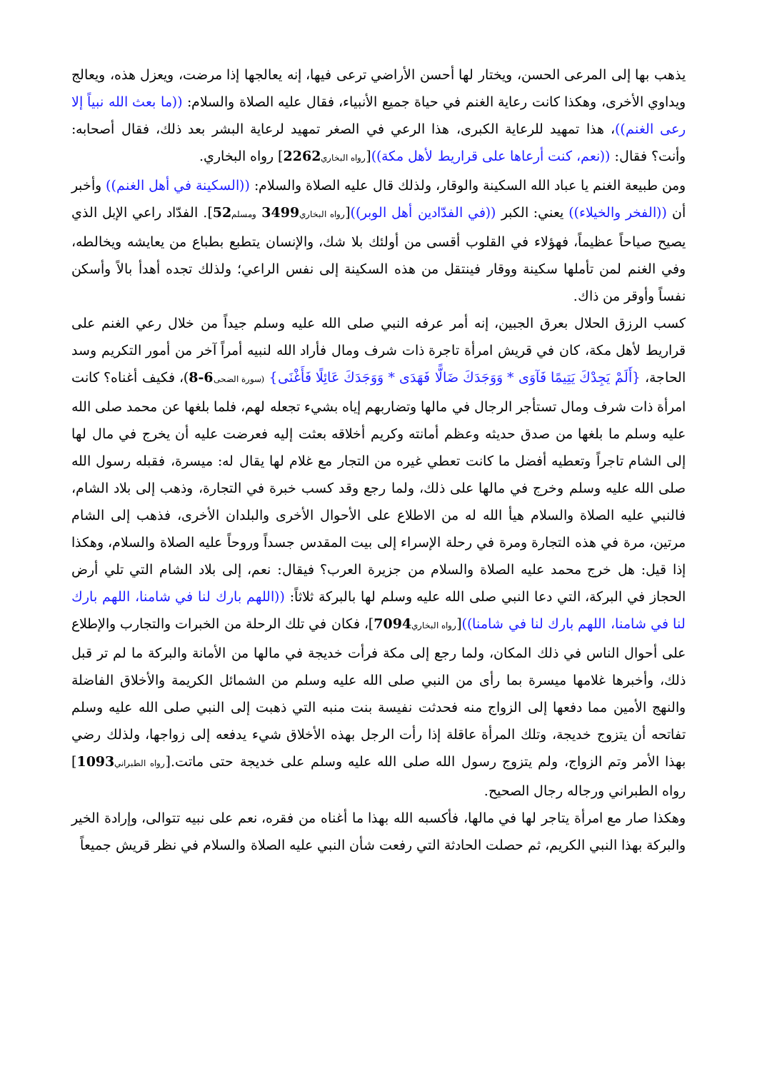يذهب بها إلى المرعى الحسن، ويختار لها أحسن الأراضي ترعى فيها، إنه يعالجها إذا مرضت، ويعزل هذه، ويعالج ويداوي الأخرى، وهكذا كانت رعاية الغنم في حياة جميع الأنبياء، فقال عليه الصلاة والسلام: ((ما بعث الله نبياً إلا رعى الغنم))، هذا تمهيد للرعاية الكبرى، هذا الرعي في الصغر تمهيد لرعاية البشر بعد ذلك، فقال أصحابه: وأنت؟ فقال: ((نعم، كنت أرعاها على قراريط لأهل مكة))[رواه البخاري 2262] رواه البخاري.
ومن طبيعة الغنم يا عباد الله السكينة والوقار، ولذلك قال عليه الصلاة والسلام: ((السكينة في أهل الغنم)) وأخبر أن ((الفخر والخيلاء)) يعني: الكبر ((في الفدّادين أهل الوبر))[رواه البخاري 3499 ومسلم 52]. الفدّاد راعي الإبل الذي يصيح صياحاً عظيماً، فهؤلاء في القلوب أقسى من أولئك بلا شك، والإنسان يتطبع بطباع من يعايشه ويخالطه، وفي الغنم لمن تأملها سكينة ووقار فينتقل من هذه السكينة إلى نفس الراعي؛ ولذلك تجده أهدأ بالاً وأسكن نفساً وأوقر من ذاك.
كسب الرزق الحلال بعرق الجبين، إنه أمر عرفه النبي صلى الله عليه وسلم جيداً من خلال رعي الغنم على قراريط لأهل مكة، كان في قريش امرأة تاجرة ذات شرف ومال فأراد الله لنبيه أمراً آخر من أمور التكريم وسد الحاجة، {أَلَمْ يَجِدْكَ يَتِيمًا فَآوَى * وَوَجَدَكَ ضَالًّا فَهَدَى * وَوَجَدَكَ عَائِلًا فَأَغْنَى} (سورة الضحى 6-8)، فكيف أغناه؟ كانت امرأة ذات شرف ومال تستأجر الرجال في مالها وتضاربهم إياه بشيء تجعله لهم، فلما بلغها عن محمد صلى الله عليه وسلم ما بلغها من صدق حديثه وعظم أمانته وكريم أخلاقه بعثت إليه فعرضت عليه أن يخرج في مال لها إلى الشام تاجراً وتعطيه أفضل ما كانت تعطي غيره من التجار مع غلام لها يقال له: ميسرة، فقبله رسول الله صلى الله عليه وسلم وخرج في مالها على ذلك، ولما رجع وقد كسب خبرة في التجارة، وذهب إلى بلاد الشام، فالنبي عليه الصلاة والسلام هيأ الله له من الاطلاع على الأحوال الأخرى والبلدان الأخرى، فذهب إلى الشام مرتين، مرة في هذه التجارة ومرة في رحلة الإسراء إلى بيت المقدس جسداً وروحاً عليه الصلاة والسلام، وهكذا إذا قيل: هل خرج محمد عليه الصلاة والسلام من جزيرة العرب؟ فيقال: نعم، إلى بلاد الشام التي تلي أرض الحجاز في البركة، التي دعا النبي صلى الله عليه وسلم لها بالبركة ثلاثاً: ((اللهم بارك لنا في شامنا، اللهم بارك لنا في شامنا، اللهم بارك لنا في شامنا))[رواه البخاري 7094]، فكان في تلك الرحلة من الخبرات والتجارب والإطلاع على أحوال الناس في ذلك المكان، ولما رجع إلى مكة فرأت خديجة في مالها من الأمانة والبركة ما لم تر قبل ذلك، وأخبرها غلامها ميسرة بما رأى من النبي صلى الله عليه وسلم من الشمائل الكريمة والأخلاق الفاضلة والنهج الأمين مما دفعها إلى الزواج منه فحدثت نفيسة بنت منبه التي ذهبت إلى النبي صلى الله عليه وسلم تفاتحه أن يتزوج خديجة، وتلك المرأة عاقلة إذا رأت الرجل بهذه الأخلاق شيء يدفعه إلى زواجها، ولذلك رضي بهذا الأمر وتم الزواج، ولم يتزوج رسول الله صلى الله عليه وسلم على خديجة حتى ماتت.[رواه الطبراني 1093] رواه الطبراني ورجاله رجال الصحيح.
وهكذا صار مع امرأة يتاجر لها في مالها، فأكسبه الله بهذا ما أغناه من فقره، نعم على نبيه تتوالى، وإرادة الخير والبركة بهذا النبي الكريم، ثم حصلت الحادثة التي رفعت شأن النبي عليه الصلاة والسلام في نظر قريش جميعاً